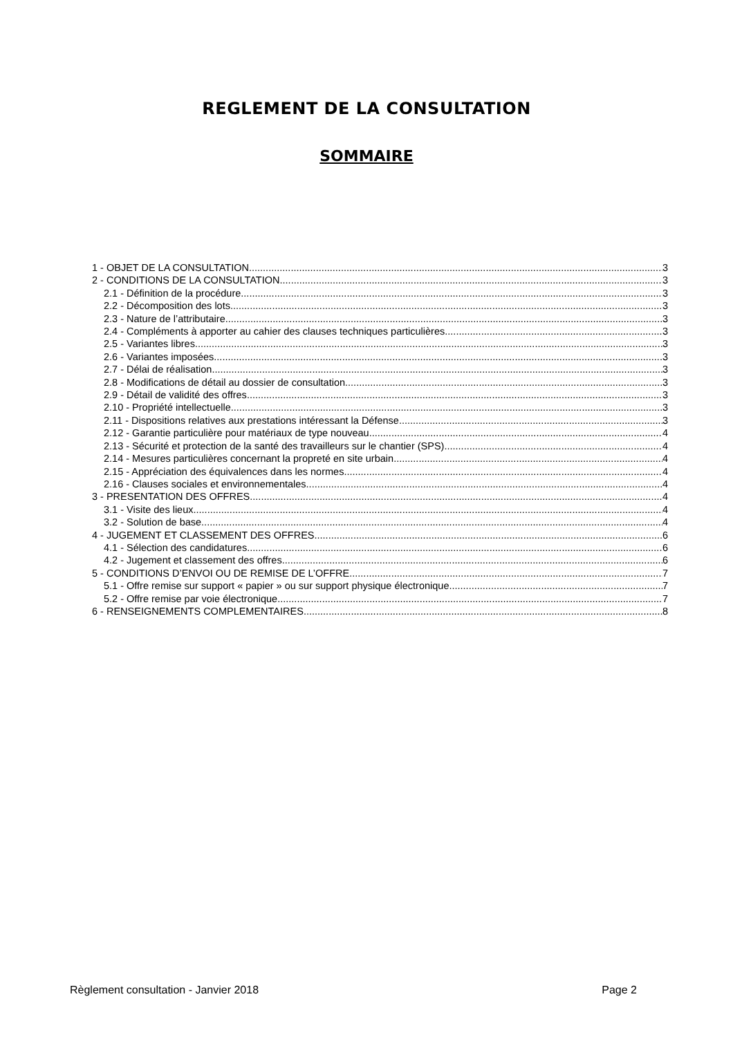REGLEMENT DE LA CONSULTATION
SOMMAIRE
1 - OBJET DE LA CONSULTATION 3
2 - CONDITIONS DE LA CONSULTATION 3
2.1 - Définition de la procédure 3
2.2 - Décomposition des lots 3
2.3 - Nature de l’attributaire 3
2.4 - Compléments à apporter au cahier des clauses techniques particulières 3
2.5 - Variantes libres 3
2.6 - Variantes imposées 3
2.7 - Délai de réalisation 3
2.8 - Modifications de détail au dossier de consultation 3
2.9 - Détail de validité des offres 3
2.10 - Propriété intellectuelle 3
2.11 - Dispositions relatives aux prestations intéressant la Défense 3
2.12 - Garantie particulière pour matériaux de type nouveau 4
2.13 - Sécurité et protection de la santé des travailleurs sur le chantier (SPS) 4
2.14 - Mesures particulières concernant la propreté en site urbain 4
2.15 - Appréciation des équivalences dans les normes 4
2.16 - Clauses sociales et environnementales 4
3 - PRESENTATION DES OFFRES 4
3.1 - Visite des lieux 4
3.2 - Solution de base 4
4 - JUGEMENT ET CLASSEMENT DES OFFRES 6
4.1 - Sélection des candidatures 6
4.2 - Jugement et classement des offres 6
5 - CONDITIONS D’ENVOI OU DE REMISE DE L’OFFRE 7
5.1 - Offre remise sur support « papier » ou sur support physique électronique 7
5.2 - Offre remise par voie électronique 7
6 - RENSEIGNEMENTS COMPLEMENTAIRES 8
Règlement consultation - Janvier 2018 Page 2